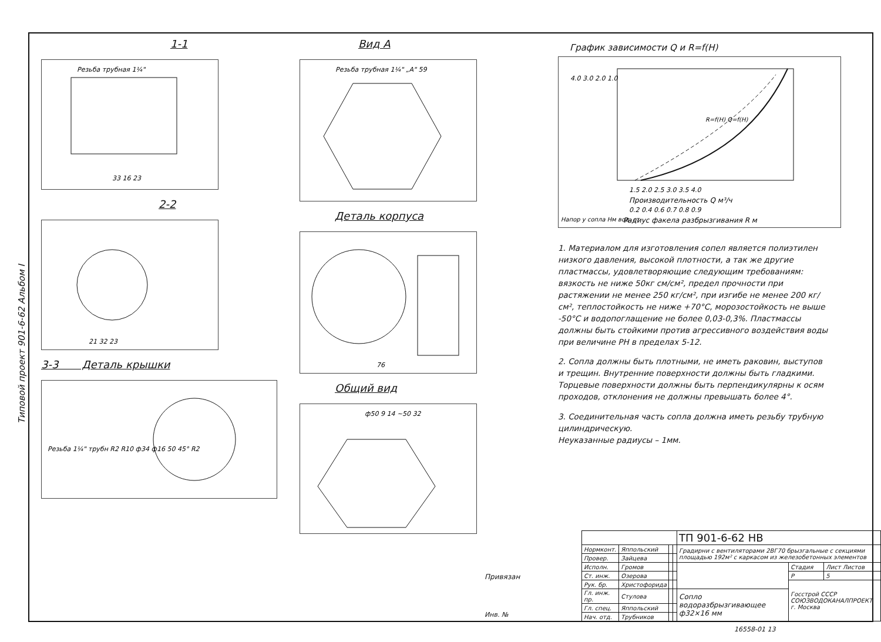Типовой проект 901-6-62 Альбом I
1-1
Резьба трубная 1¼"
33 16 23
2-2
21 32 23
3-3 Деталь крышки
Резьба 1¼" трубн R2 R10 ф34 ф16 50 45° R2
Вид А
Резьба трубная 1¼" „А" 59
Деталь корпуса
76
Общий вид
ф50 9 14 ~50 32
График зависимости Q и R=f(H)
4.0 3.0 2.0 1.0
1.5 2.0 2.5 3.0 3.5 4.0
Производительность Q м³/ч
0.2 0.4 0.6 0.7 0.8 0.9
Радиус факела разбрызгивания R м
R=f(H) Q=f(H)
Напор у сопла Нм вод. ст
1. Материалом для изготовления сопел является полиэтилен низкого давления, высокой плотности, а так же другие пластмассы, удовлетворяющие следующим требованиям: вязкость не ниже 50кг см/см², предел прочности при растяжении не менее 250 кг/см², при изгибе не менее 200 кг/см², теплостойкость не ниже +70°С, морозостойкость не выше -50°С и водопоглащение не более 0,03-0,3%. Пластмассы должны быть стойкими против агрессивного воздействия воды при величине РН в пределах 5-12.
2. Сопла должны быть плотными, не иметь раковин, выступов и трещин. Внутренние поверхности должны быть гладкими. Торцевые поверхности должны быть перпендикулярны к осям проходов, отклонения не должны превышать более 4°.
3. Соединительная часть сопла должна иметь резьбу трубную цилиндрическую.
Неуказанные радиусы – 1мм.
Привязан
Инв. №
| | | | | ТП 901-6-62 НВ | | |
| Нормконт. | Яппольский | | | Градирни с вентиляторами 2ВГ70 брызгальные с секциями площадью 192м² с каркасом из железобетонных элементов | | |
| Провер. | Зайцева | | | | | |
| Исполн. | Громов | | | | Стадия | Лист Листов |
| Ст. инж. | Озерова | | | | Р | 5 |
| Рук. бр. | Христофорида | | | | Госстрой СССР СОЮЗВОДОКАНАЛПРОЕКТ г. Москва | |
| Гл. инж. пр. | Стулова | | | Сопло водоразбрызгивающее ф32×16 мм | | |
| Гл. спец. | Яппольский | | | | | |
| Нач. отд. | Трубников | | | | | |
16558-01 13